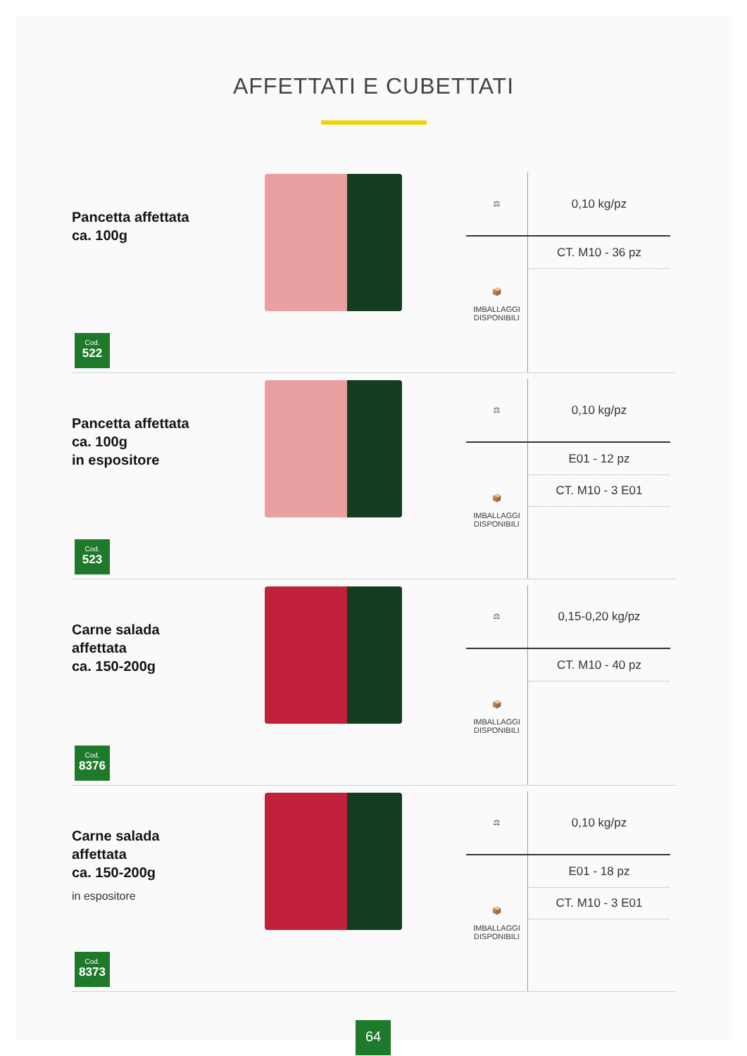AFFETTATI E CUBETTATI
Pancetta affettata
ca. 100g
Cod.
522
| ⚖ | 0,10 kg/pz |
| 📦 IMBALLAGGI DISPONIBILI | CT. M10 - 36 pz |
Pancetta affettata
ca. 100g
in espositore
Cod.
523
| ⚖ | 0,10 kg/pz |
| 📦 IMBALLAGGI DISPONIBILI | E01 - 12 pz CT. M10 - 3 E01 |
Carne salada
affettata
ca. 150-200g
Cod.
8376
| ⚖ | 0,15-0,20 kg/pz |
| 📦 IMBALLAGGI DISPONIBILI | CT. M10 - 40 pz |
Carne salada
affettata
ca. 150-200g
in espositore
Cod.
8373
| ⚖ | 0,10 kg/pz |
| 📦 IMBALLAGGI DISPONIBILI | E01 - 18 pz CT. M10 - 3 E01 |
64